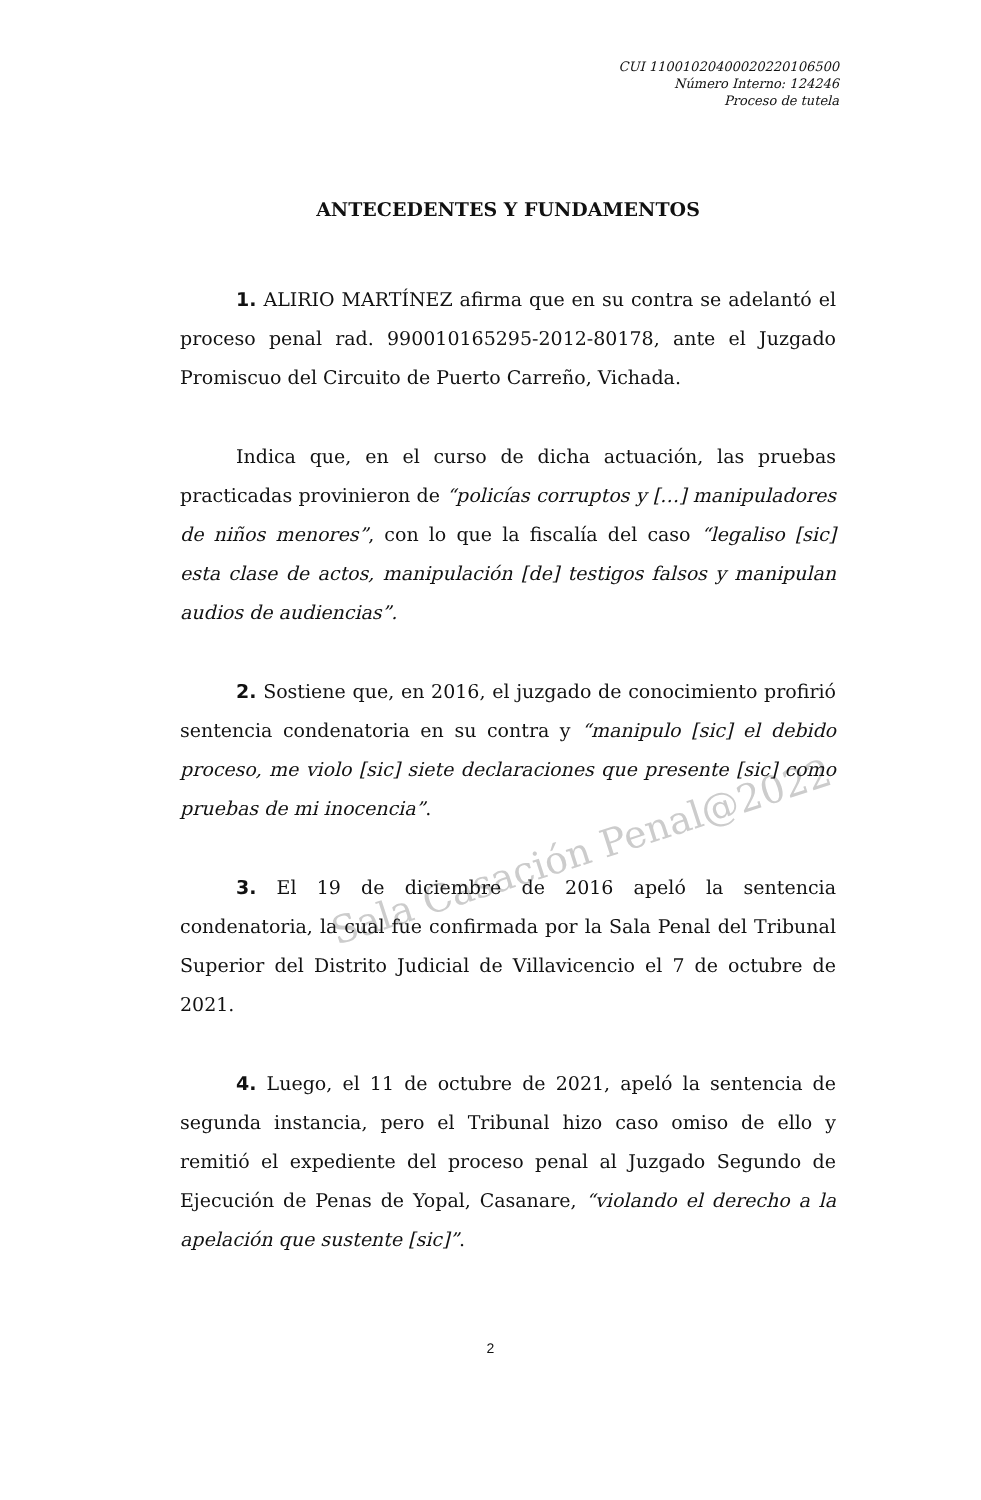Sala Casación Penal@2022
CUI 11001020400020220106500
Número Interno: 124246
Proceso de tutela
ANTECEDENTES Y FUNDAMENTOS
1. ALIRIO MARTÍNEZ afirma que en su contra se adelantó el proceso penal rad. 990010165295-2012-80178, ante el Juzgado Promiscuo del Circuito de Puerto Carreño, Vichada.
Indica que, en el curso de dicha actuación, las pruebas practicadas provinieron de “policías corruptos y […] manipuladores de niños menores”, con lo que la fiscalía del caso “legaliso [sic] esta clase de actos, manipulación [de] testigos falsos y manipulan audios de audiencias”.
2. Sostiene que, en 2016, el juzgado de conocimiento profirió sentencia condenatoria en su contra y “manipulo [sic] el debido proceso, me violo [sic] siete declaraciones que presente [sic] como pruebas de mi inocencia”.
3. El 19 de diciembre de 2016 apeló la sentencia condenatoria, la cual fue confirmada por la Sala Penal del Tribunal Superior del Distrito Judicial de Villavicencio el 7 de octubre de 2021.
4. Luego, el 11 de octubre de 2021, apeló la sentencia de segunda instancia, pero el Tribunal hizo caso omiso de ello y remitió el expediente del proceso penal al Juzgado Segundo de Ejecución de Penas de Yopal, Casanare, “violando el derecho a la apelación que sustente [sic]”.
2